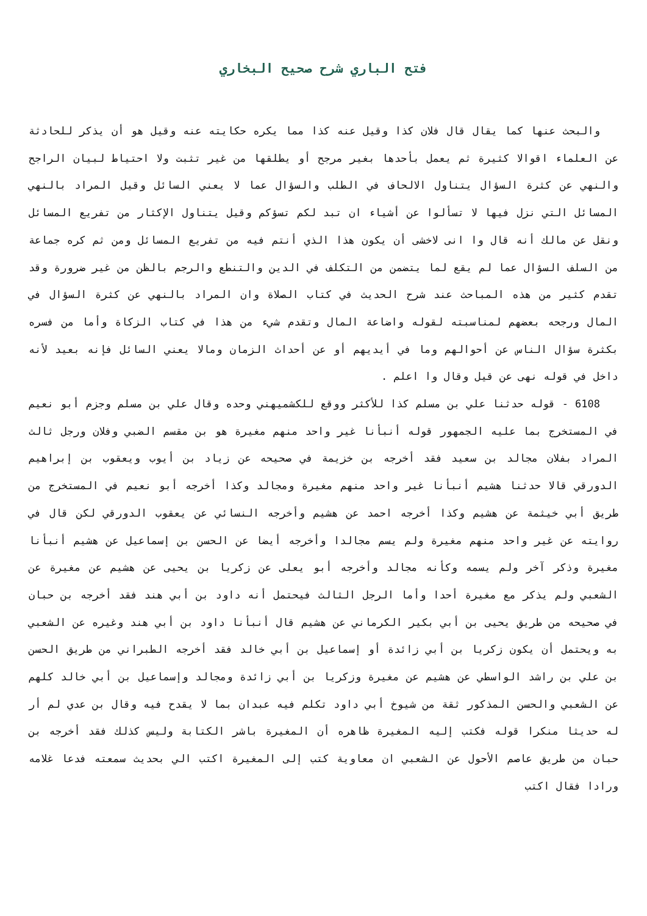فتح الباري شرح صحيح البخاري
والبحث عنها كما يقال قال فلان كذا وقيل عنه كذا مما يكره حكايته عنه وقيل هو أن يذكر للحادثة عن العلماء اقوالا كثيرة ثم يعمل بأحدها بغير مرجح أو يطلقها من غير تثبت ولا احتياط لبيان الراجح والنهي عن كثرة السؤال يتناول الالحاف في الطلب والسؤال عما لا يعني السائل وقيل المراد بالنهي المسائل التي نزل فيها لا تسألوا عن أشياء ان تبد لكم تسؤكم وقيل يتناول الإكثار من تفريع المسائل ونقل عن مالك أنه قال وا انى لاخشى أن يكون هذا الذي أنتم فيه من تفريع المسائل ومن ثم كره جماعة من السلف السؤال عما لم يقع لما يتضمن من التكلف في الدين والتنطع والرجم بالظن من غير ضرورة وقد تقدم كثير من هذه المباحث عند شرح الحديث في كتاب الصلاة وان المراد بالنهي عن كثرة السؤال في المال ورجحه بعضهم لمناسبته لقوله واضاعة المال وتقدم شيء من هذا في كتاب الزكاة وأما من فسره بكثرة سؤال الناس عن أحوالهم وما في أيديهم أو عن أحداث الزمان ومالا يعني السائل فإنه بعيد لأنه داخل في قوله نهى عن قيل وقال وا اعلم .
6108 - قوله حدثنا علي بن مسلم كذا للأكثر ووقع للكشميهني وحده وقال علي بن مسلم وجزم أبو نعيم في المستخرج بما عليه الجمهور قوله أنبأنا غير واحد منهم مغيرة هو بن مقسم الضبي وفلان ورجل ثالث المراد بفلان مجالد بن سعيد فقد أخرجه بن خزيمة في صحيحه عن زياد بن أيوب ويعقوب بن إبراهيم الدورقي قالا حدثنا هشيم أنبأنا غير واحد منهم مغيرة ومجالد وكذا أخرجه أبو نعيم في المستخرج من طريق أبي خيثمة عن هشيم وكذا أخرجه احمد عن هشيم وأخرجه النسائي عن يعقوب الدورقي لكن قال في روايته عن غير واحد منهم مغيرة ولم يسم مجالدا وأخرجه أيضا عن الحسن بن إسماعيل عن هشيم أنبأنا مغيرة وذكر آخر ولم يسمه وكأنه مجالد وأخرجه أبو يعلى عن زكريا بن يحيى عن هشيم عن مغيرة عن الشعبي ولم يذكر مع مغيرة أحدا وأما الرجل الثالث فيحتمل أنه داود بن أبي هند فقد أخرجه بن حبان في صحيحه من طريق يحيى بن أبي بكير الكرماني عن هشيم قال أنبأنا داود بن أبي هند وغيره عن الشعبي به ويحتمل أن يكون زكريا بن أبي زائدة أو إسماعيل بن أبي خالد فقد أخرجه الطبراني من طريق الحسن بن علي بن راشد الواسطي عن هشيم عن مغيرة وزكريا بن أبي زائدة ومجالد وإسماعيل بن أبي خالد كلهم عن الشعبي والحسن المذكور ثقة من شيوخ أبي داود تكلم فيه عبدان بما لا يقدح فيه وقال بن عدي لم أر له حديثا منكرا قوله فكتب إليه المغيرة ظاهره أن المغيرة باشر الكتابة وليس كذلك فقد أخرجه بن حبان من طريق عاصم الأحول عن الشعبي ان معاوية كتب إلى المغيرة اكتب الي بحديث سمعته فدعا غلامه ورادا فقال اكتب